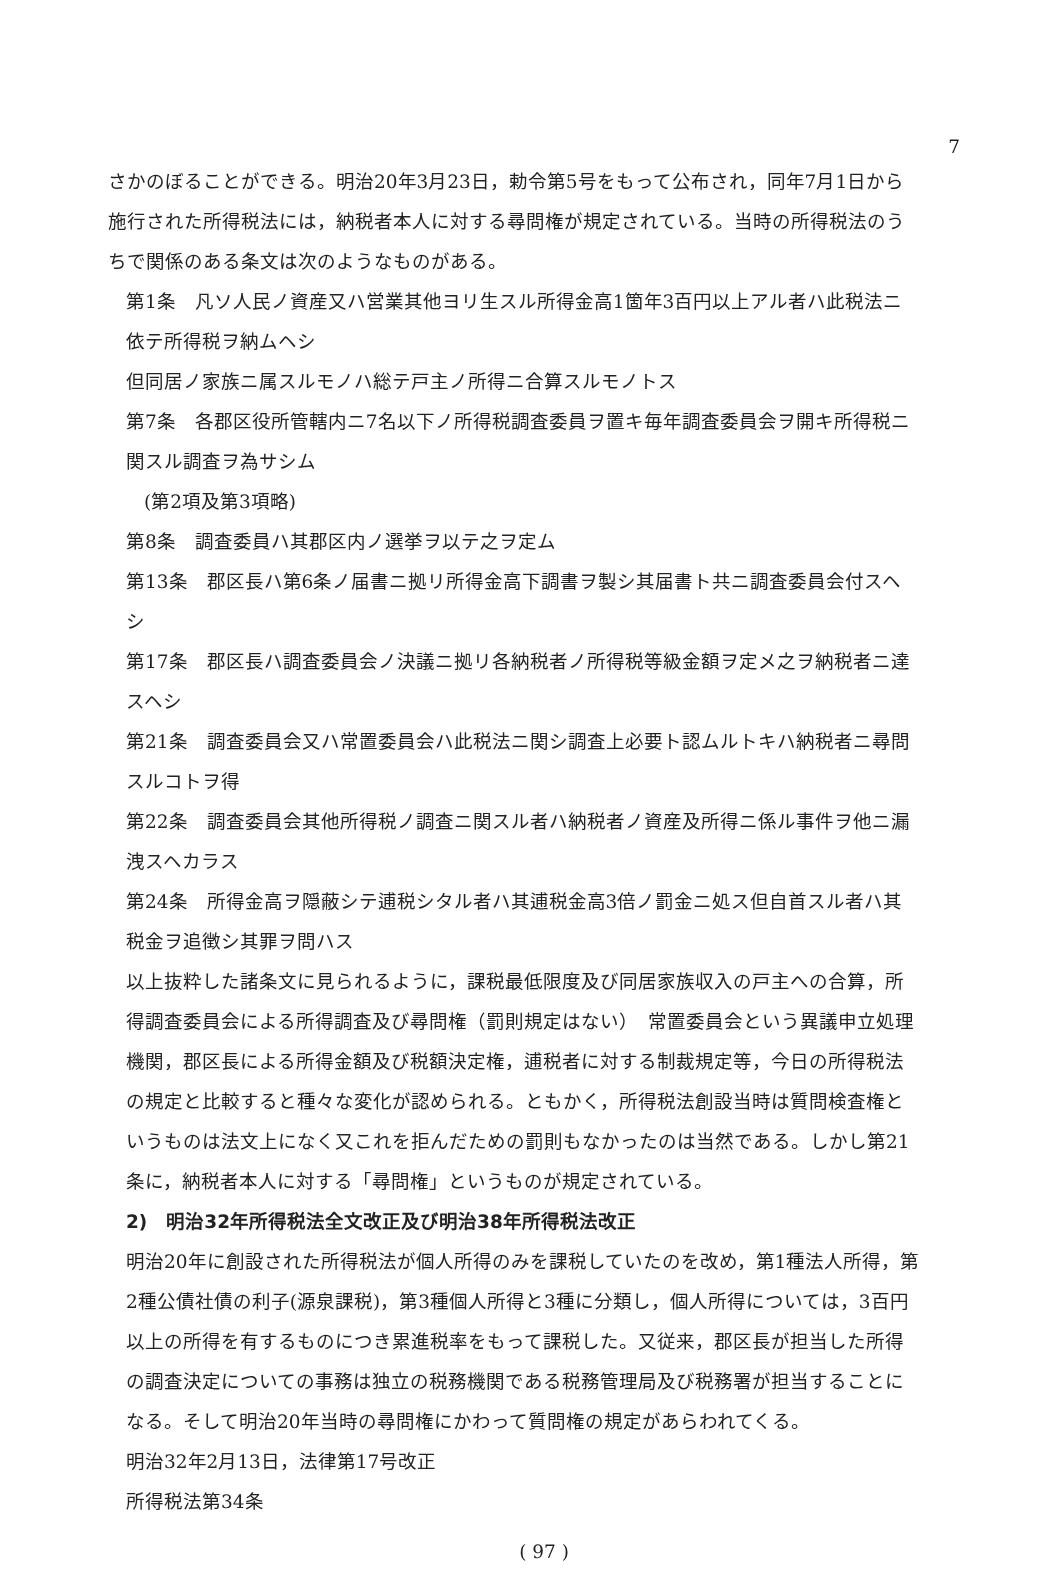7
さかのぼることができる。明治20年3月23日，勅令第5号をもって公布され，同年7月1日から施行された所得税法には，納税者本人に対する尋問権が規定されている。当時の所得税法のうちで関係のある条文は次のようなものがある。
第1条　凡ソ人民ノ資産又ハ営業其他ヨリ生スル所得金高1箇年3百円以上アル者ハ此税法ニ依テ所得税ヲ納ムヘシ
但同居ノ家族ニ属スルモノハ総テ戸主ノ所得ニ合算スルモノトス
第7条　各郡区役所管轄内ニ7名以下ノ所得税調査委員ヲ置キ毎年調査委員会ヲ開キ所得税ニ関スル調査ヲ為サシム
(第2項及第3項略)
第8条　調査委員ハ其郡区内ノ選挙ヲ以テ之ヲ定ム
第13条　郡区長ハ第6条ノ届書ニ拠リ所得金高下調書ヲ製シ其届書ト共ニ調査委員会付スヘシ
第17条　郡区長ハ調査委員会ノ決議ニ拠リ各納税者ノ所得税等級金額ヲ定メ之ヲ納税者ニ達スヘシ
第21条　調査委員会又ハ常置委員会ハ此税法ニ関シ調査上必要ト認ムルトキハ納税者ニ尋問スルコトヲ得
第22条　調査委員会其他所得税ノ調査ニ関スル者ハ納税者ノ資産及所得ニ係ル事件ヲ他ニ漏洩スヘカラス
第24条　所得金高ヲ隠蔽シテ逋税シタル者ハ其逋税金高3倍ノ罰金ニ処ス但自首スル者ハ其税金ヲ追徴シ其罪ヲ問ハス
以上抜粋した諸条文に見られるように，課税最低限度及び同居家族収入の戸主への合算，所得調査委員会による所得調査及び尋問権（罰則規定はない）　常置委員会という異議申立処理機関，郡区長による所得金額及び税額決定権，逋税者に対する制裁規定等，今日の所得税法の規定と比較すると種々な変化が認められる。ともかく，所得税法創設当時は質問検査権というものは法文上になく又これを拒んだための罰則もなかったのは当然である。しかし第21条に，納税者本人に対する「尋問権」というものが規定されている。
2)　明治32年所得税法全文改正及び明治38年所得税法改正
明治20年に創設された所得税法が個人所得のみを課税していたのを改め，第1種法人所得，第2種公債社債の利子(源泉課税)，第3種個人所得と3種に分類し，個人所得については，3百円以上の所得を有するものにつき累進税率をもって課税した。又従来，郡区長が担当した所得の調査決定についての事務は独立の税務機関である税務管理局及び税務署が担当することになる。そして明治20年当時の尋問権にかわって質問権の規定があらわれてくる。
明治32年2月13日，法律第17号改正
所得税法第34条
( 97 )